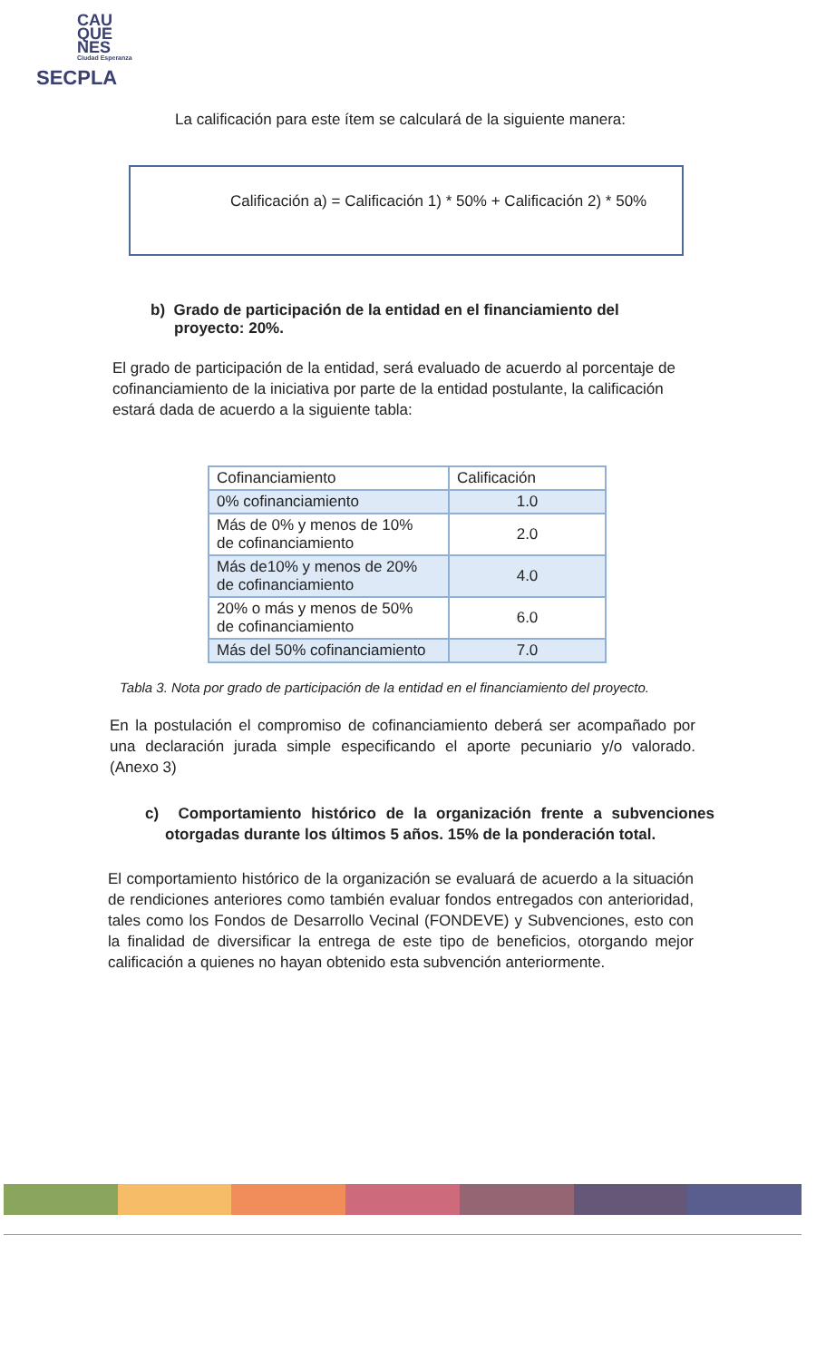CAU
QUE
NES
Ciudad Esperanza
SECPLA
La calificación para este ítem se calculará de la siguiente manera:
Calificación a) = Calificación 1) * 50% + Calificación 2) * 50%
b) Grado de participación de la entidad en el financiamiento del proyecto: 20%.
El grado de participación de la entidad, será evaluado de acuerdo al porcentaje de cofinanciamiento de la iniciativa por parte de la entidad postulante, la calificación estará dada de acuerdo a la siguiente tabla:
| Cofinanciamiento | Calificación |
| 0% cofinanciamiento | 1.0 |
| Más de 0% y menos de 10% de cofinanciamiento | 2.0 |
| Más de10% y menos de 20% de cofinanciamiento | 4.0 |
| 20% o más y menos de 50% de cofinanciamiento | 6.0 |
| Más del 50% cofinanciamiento | 7.0 |
Tabla 3. Nota por grado de participación de la entidad en el financiamiento del proyecto.
En la postulación el compromiso de cofinanciamiento deberá ser acompañado por una declaración jurada simple especificando el aporte pecuniario y/o valorado. (Anexo 3)
c) Comportamiento histórico de la organización frente a subvenciones otorgadas durante los últimos 5 años. 15% de la ponderación total.
El comportamiento histórico de la organización se evaluará de acuerdo a la situación de rendiciones anteriores como también evaluar fondos entregados con anterioridad, tales como los Fondos de Desarrollo Vecinal (FONDEVE) y Subvenciones, esto con la finalidad de diversificar la entrega de este tipo de beneficios, otorgando mejor calificación a quienes no hayan obtenido esta subvención anteriormente.